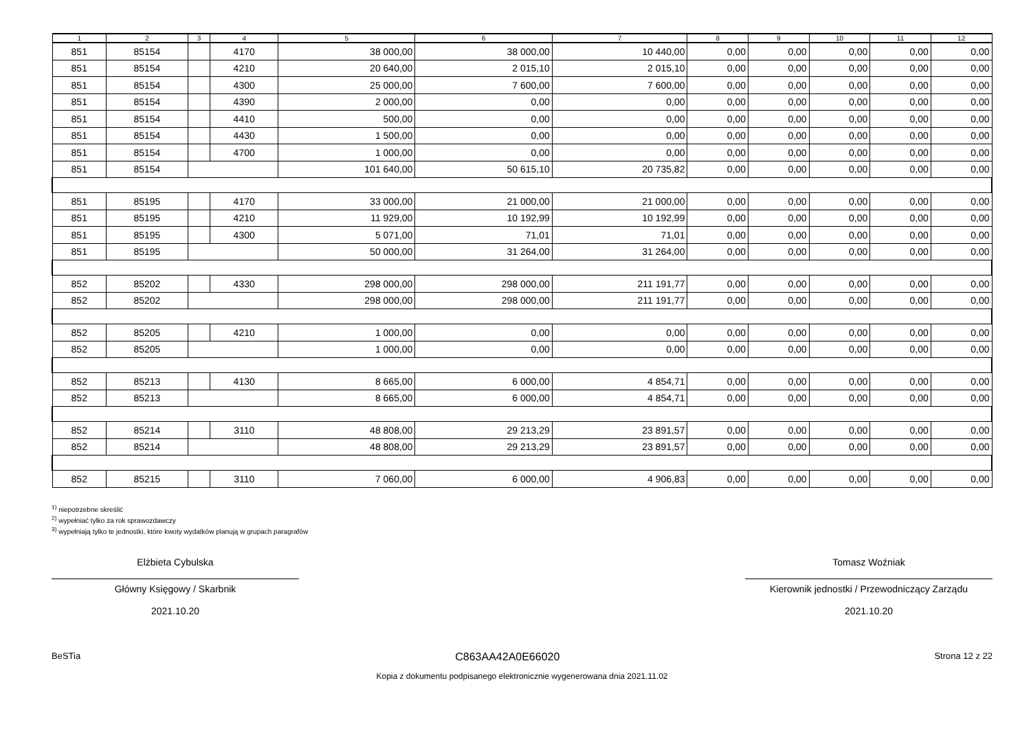| 1 | 2 | 3 | 4 | 5 | 6 | 7 | 8 | 9 | 10 | 11 | 12 |
| --- | --- | --- | --- | --- | --- | --- | --- | --- | --- | --- | --- |
| 851 | 85154 | | 4170 | 38 000,00 | 38 000,00 | 10 440,00 | 0,00 | 0,00 | 0,00 | 0,00 | 0,00 |
| 851 | 85154 | | 4210 | 20 640,00 | 2 015,10 | 2 015,10 | 0,00 | 0,00 | 0,00 | 0,00 | 0,00 |
| 851 | 85154 | | 4300 | 25 000,00 | 7 600,00 | 7 600,00 | 0,00 | 0,00 | 0,00 | 0,00 | 0,00 |
| 851 | 85154 | | 4390 | 2 000,00 | 0,00 | 0,00 | 0,00 | 0,00 | 0,00 | 0,00 | 0,00 |
| 851 | 85154 | | 4410 | 500,00 | 0,00 | 0,00 | 0,00 | 0,00 | 0,00 | 0,00 | 0,00 |
| 851 | 85154 | | 4430 | 1 500,00 | 0,00 | 0,00 | 0,00 | 0,00 | 0,00 | 0,00 | 0,00 |
| 851 | 85154 | | 4700 | 1 000,00 | 0,00 | 0,00 | 0,00 | 0,00 | 0,00 | 0,00 | 0,00 |
| 851 | 85154 | | | 101 640,00 | 50 615,10 | 20 735,82 | 0,00 | 0,00 | 0,00 | 0,00 | 0,00 |
| 851 | 85195 | | 4170 | 33 000,00 | 21 000,00 | 21 000,00 | 0,00 | 0,00 | 0,00 | 0,00 | 0,00 |
| 851 | 85195 | | 4210 | 11 929,00 | 10 192,99 | 10 192,99 | 0,00 | 0,00 | 0,00 | 0,00 | 0,00 |
| 851 | 85195 | | 4300 | 5 071,00 | 71,01 | 71,01 | 0,00 | 0,00 | 0,00 | 0,00 | 0,00 |
| 851 | 85195 | | | 50 000,00 | 31 264,00 | 31 264,00 | 0,00 | 0,00 | 0,00 | 0,00 | 0,00 |
| 852 | 85202 | | 4330 | 298 000,00 | 298 000,00 | 211 191,77 | 0,00 | 0,00 | 0,00 | 0,00 | 0,00 |
| 852 | 85202 | | | 298 000,00 | 298 000,00 | 211 191,77 | 0,00 | 0,00 | 0,00 | 0,00 | 0,00 |
| 852 | 85205 | | 4210 | 1 000,00 | 0,00 | 0,00 | 0,00 | 0,00 | 0,00 | 0,00 | 0,00 |
| 852 | 85205 | | | 1 000,00 | 0,00 | 0,00 | 0,00 | 0,00 | 0,00 | 0,00 | 0,00 |
| 852 | 85213 | | 4130 | 8 665,00 | 6 000,00 | 4 854,71 | 0,00 | 0,00 | 0,00 | 0,00 | 0,00 |
| 852 | 85213 | | | 8 665,00 | 6 000,00 | 4 854,71 | 0,00 | 0,00 | 0,00 | 0,00 | 0,00 |
| 852 | 85214 | | 3110 | 48 808,00 | 29 213,29 | 23 891,57 | 0,00 | 0,00 | 0,00 | 0,00 | 0,00 |
| 852 | 85214 | | | 48 808,00 | 29 213,29 | 23 891,57 | 0,00 | 0,00 | 0,00 | 0,00 | 0,00 |
| 852 | 85215 | | 3110 | 7 060,00 | 6 000,00 | 4 906,83 | 0,00 | 0,00 | 0,00 | 0,00 | 0,00 |
<sup>1)</sup> niepotrzebne skreślić
<sup>2)</sup> wypełniać tylko za rok sprawozdawczy
<sup>3)</sup> wypełniają tylko te jednostki, które kwoty wydatków planują w grupach paragrafów
Elżbieta Cybulska
Główny Księgowy / Skarbnik
2021.10.20
Tomasz Woźniak
Kierownik jednostki / Przewodniczący Zarządu
2021.10.20
BeSTia C863AA42A0E66020 Strona 12 z 22
Kopia z dokumentu podpisanego elektronicznie wygenerowana dnia 2021.11.02